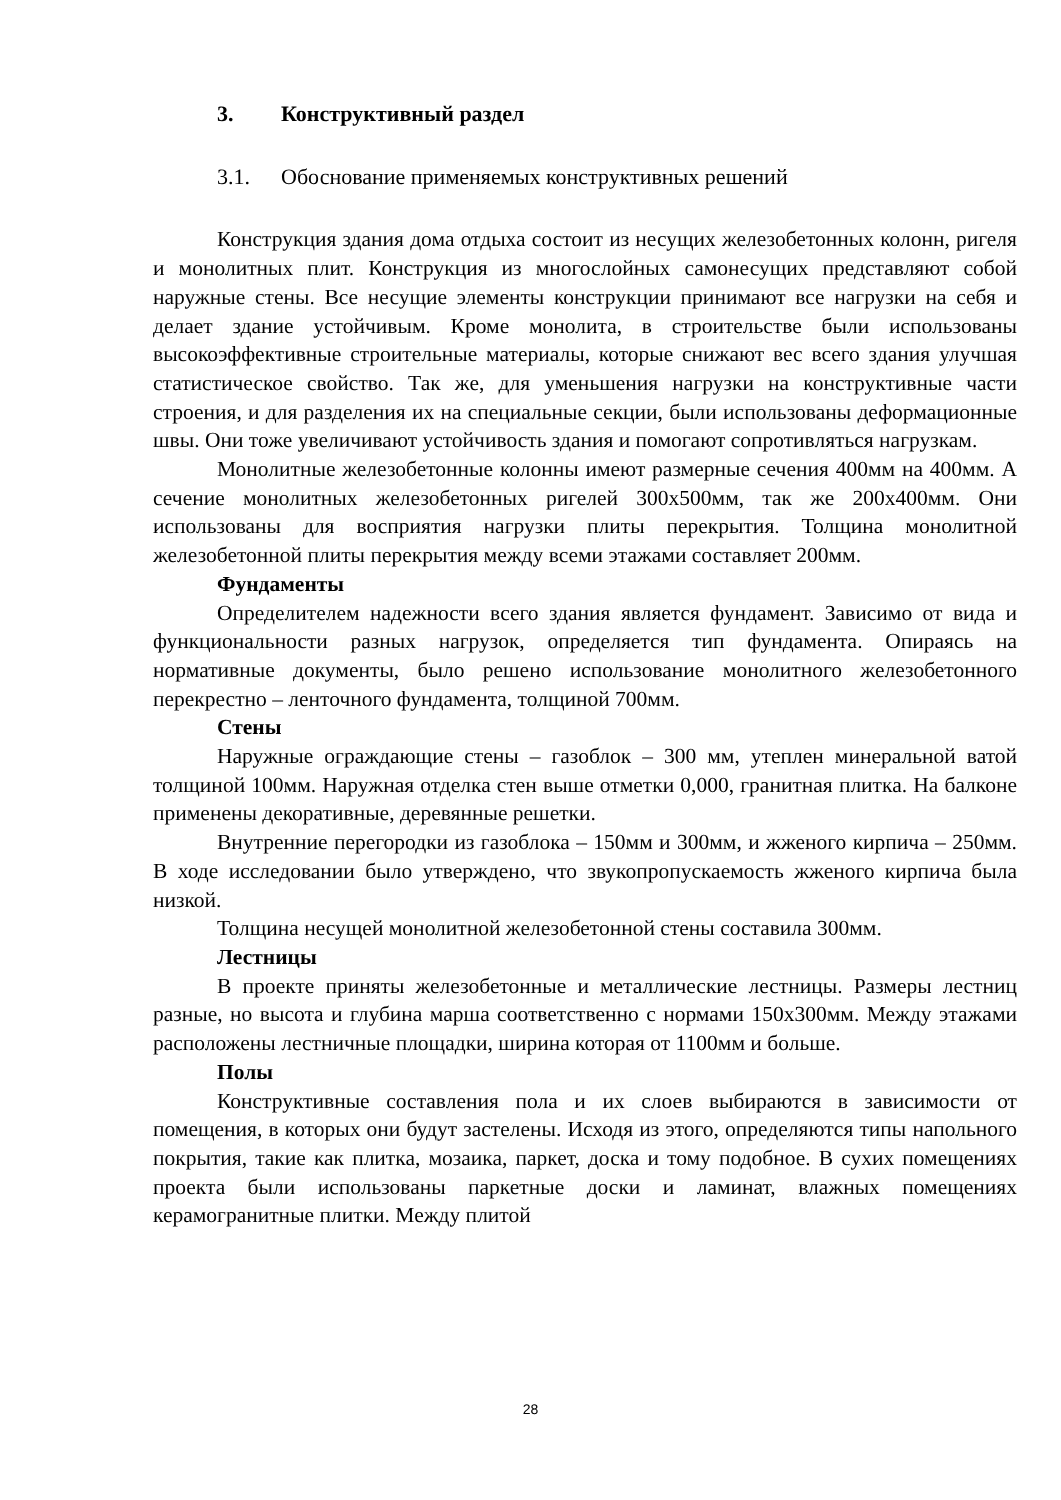3. Конструктивный раздел
3.1. Обоснование применяемых конструктивных решений
Конструкция здания дома отдыха состоит из несущих железобетонных колонн, ригеля и монолитных плит. Конструкция из многослойных самонесущих представляют собой наружные стены. Все несущие элементы конструкции принимают все нагрузки на себя и делает здание устойчивым. Кроме монолита, в строительстве были использованы высокоэффективные строительные материалы, которые снижают вес всего здания улучшая статистическое свойство. Так же, для уменьшения нагрузки на конструктивные части строения, и для разделения их на специальные секции, были использованы деформационные швы. Они тоже увеличивают устойчивость здания и помогают сопротивляться нагрузкам.
Монолитные железобетонные колонны имеют размерные сечения 400мм на 400мм. А сечение монолитных железобетонных ригелей 300х500мм, так же 200х400мм. Они использованы для восприятия нагрузки плиты перекрытия. Толщина монолитной железобетонной плиты перекрытия между всеми этажами составляет 200мм.
Фундаменты
Определителем надежности всего здания является фундамент. Зависимо от вида и функциональности разных нагрузок, определяется тип фундамента. Опираясь на нормативные документы, было решено использование монолитного железобетонного перекрестно – ленточного фундамента, толщиной 700мм.
Стены
Наружные ограждающие стены – газоблок – 300 мм, утеплен минеральной ватой толщиной 100мм. Наружная отделка стен выше отметки 0,000, гранитная плитка. На балконе применены декоративные, деревянные решетки.
Внутренние перегородки из газоблока – 150мм и 300мм, и жженого кирпича – 250мм. В ходе исследовании было утверждено, что звукопропускаемость жженого кирпича была низкой.
Толщина несущей монолитной железобетонной стены составила 300мм.
Лестницы
В проекте приняты железобетонные и металлические лестницы. Размеры лестниц разные, но высота и глубина марша соответственно с нормами 150х300мм. Между этажами расположены лестничные площадки, ширина которая от 1100мм и больше.
Полы
Конструктивные составления пола и их слоев выбираются в зависимости от помещения, в которых они будут застелены. Исходя из этого, определяются типы напольного покрытия, такие как плитка, мозаика, паркет, доска и тому подобное. В сухих помещениях проекта были использованы паркетные доски и ламинат, влажных помещениях керамогранитные плитки. Между плитой
28